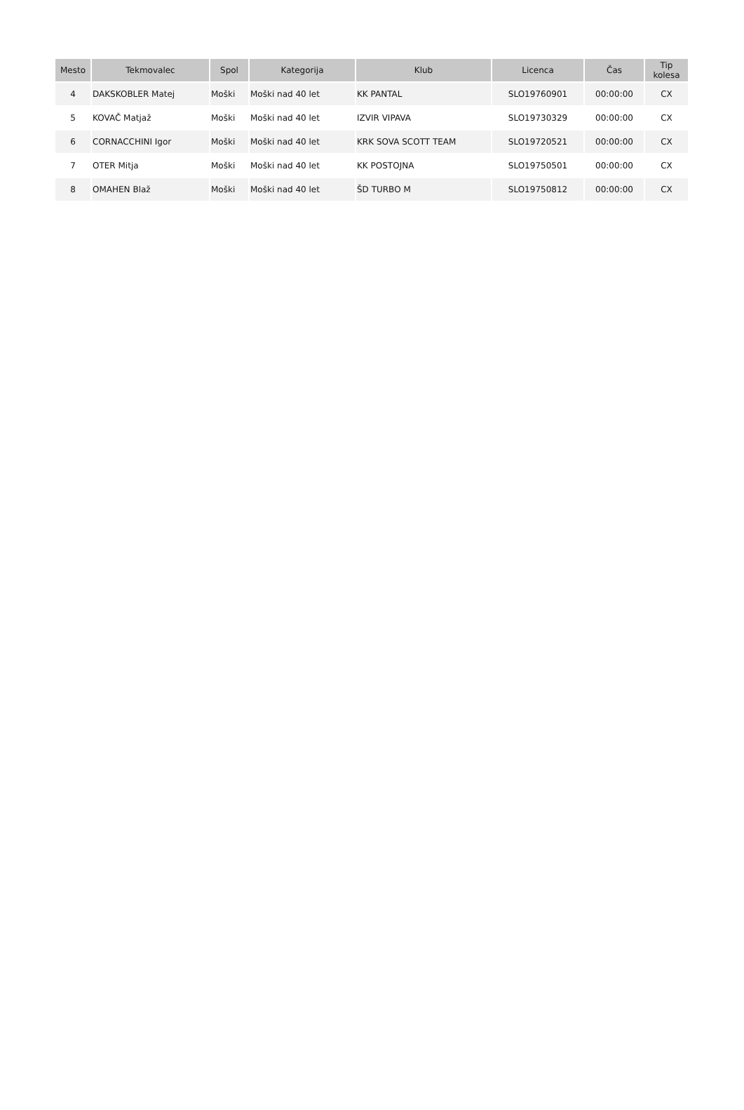| Mesto | Tekmovalec | Spol | Kategorija | Klub | Licenca | Čas | Tip kolesa |
| --- | --- | --- | --- | --- | --- | --- | --- |
| 4 | DAKSKOBLER Matej | Moški | Moški nad 40 let | KK PANTAL | SLO19760901 | 00:00:00 | CX |
| 5 | KOVAČ Matjaž | Moški | Moški nad 40 let | IZVIR VIPAVA | SLO19730329 | 00:00:00 | CX |
| 6 | CORNACCHINI Igor | Moški | Moški nad 40 let | KRK SOVA SCOTT TEAM | SLO19720521 | 00:00:00 | CX |
| 7 | OTER Mitja | Moški | Moški nad 40 let | KK POSTOJNA | SLO19750501 | 00:00:00 | CX |
| 8 | OMAHEN Blaž | Moški | Moški nad 40 let | ŠD TURBO M | SLO19750812 | 00:00:00 | CX |